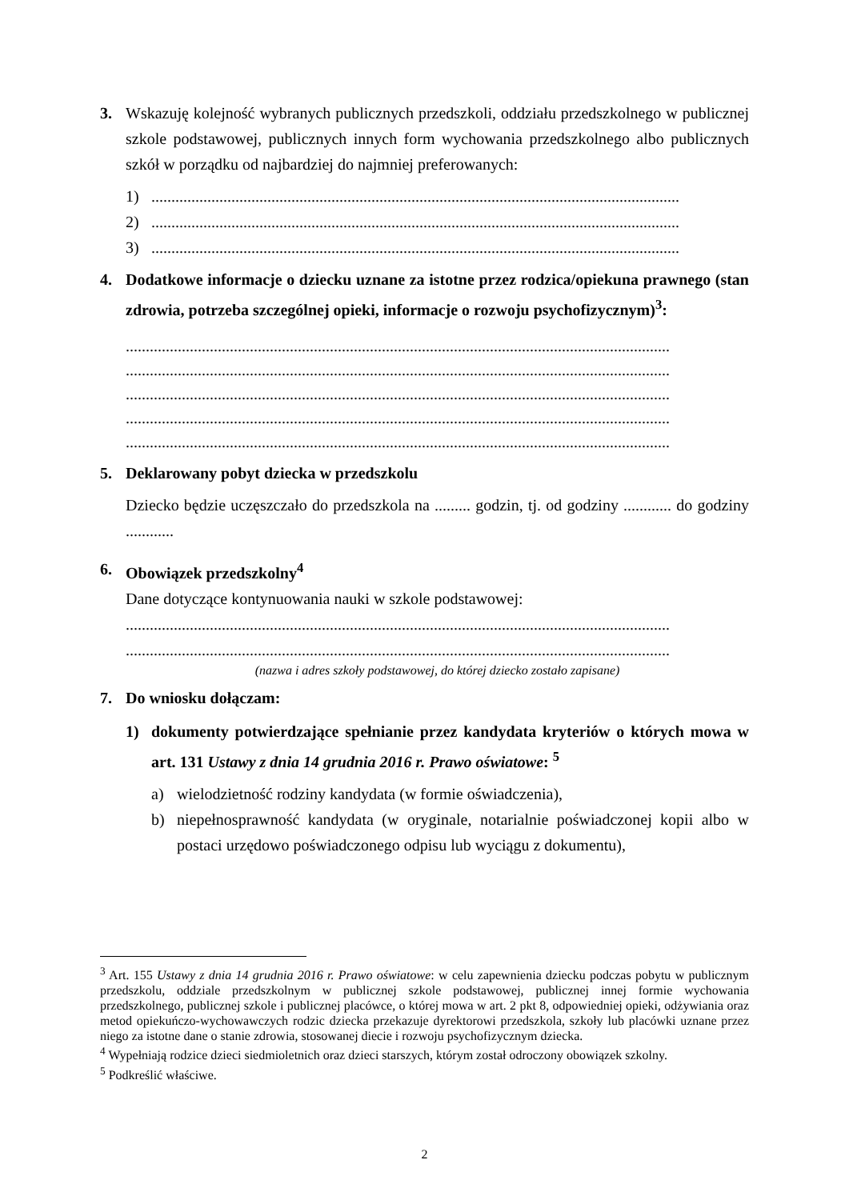3. Wskazuję kolejność wybranych publicznych przedszkoli, oddziału przedszkolnego w publicznej szkole podstawowej, publicznych innych form wychowania przedszkolnego albo publicznych szkół w porządku od najbardziej do najmniej preferowanych:
1) ....................................................................................................................................
2) ....................................................................................................................................
3) ....................................................................................................................................
4. Dodatkowe informacje o dziecku uznane za istotne przez rodzica/opiekuna prawnego (stan zdrowia, potrzeba szczególnej opieki, informacje o rozwoju psychofizycznym)<sup>3</sup>:
........................................................................................................................................
........................................................................................................................................
........................................................................................................................................
........................................................................................................................................
........................................................................................................................................
5. Deklarowany pobyt dziecka w przedszkolu
Dziecko będzie uczęszczało do przedszkola na ......... godzin, tj. od godziny ............ do godziny ............
6. Obowiązek przedszkolny<sup>4</sup>
Dane dotyczące kontynuowania nauki w szkole podstawowej:
........................................................................................................................................
........................................................................................................................................
(nazwa i adres szkoły podstawowej, do której dziecko zostało zapisane)
7. Do wniosku dołączam:
1) dokumenty potwierdzające spełnianie przez kandydata kryteriów o których mowa w art. 131 Ustawy z dnia 14 grudnia 2016 r. Prawo oświatowe: <sup>5</sup>
a) wielodzietność rodziny kandydata (w formie oświadczenia),
b) niepełnosprawność kandydata (w oryginale, notarialnie poświadczonej kopii albo w postaci urzędowo poświadczonego odpisu lub wyciągu z dokumentu),
<sup>3</sup> Art. 155 Ustawy z dnia 14 grudnia 2016 r. Prawo oświatowe: w celu zapewnienia dziecku podczas pobytu w publicznym przedszkolu, oddziale przedszkolnym w publicznej szkole podstawowej, publicznej innej formie wychowania przedszkolnego, publicznej szkole i publicznej placówce, o której mowa w art. 2 pkt 8, odpowiedniej opieki, odżywiania oraz metod opiekuńczo-wychowawczych rodzic dziecka przekazuje dyrektorowi przedszkola, szkoły lub placówki uznane przez niego za istotne dane o stanie zdrowia, stosowanej diecie i rozwoju psychofizycznym dziecka.
<sup>4</sup> Wypełniają rodzice dzieci siedmioletnich oraz dzieci starszych, którym został odroczony obowiązek szkolny.
<sup>5</sup> Podkreślić właściwe.
2